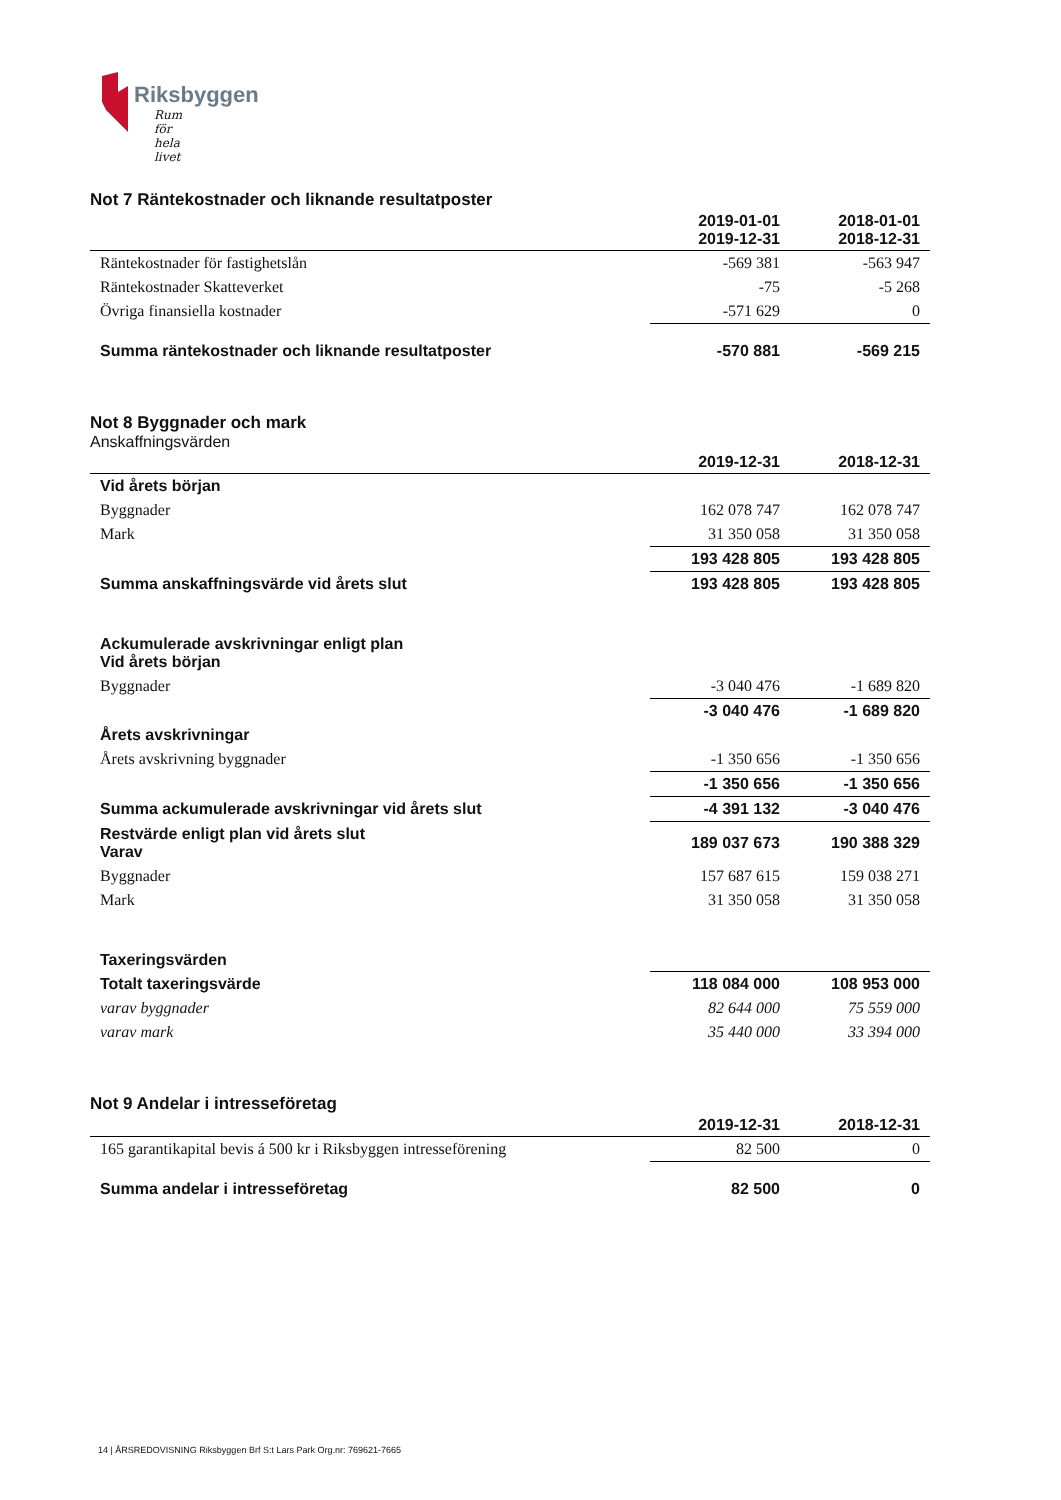Riksbyggen
Rum för hela livet
Not 7 Räntekostnader och liknande resultatposter
| | 2019-01-01 2019-12-31 | 2018-01-01 2018-12-31 |
| Räntekostnader för fastighetslån | -569 381 | -563 947 |
| Räntekostnader Skatteverket | -75 | -5 268 |
| Övriga finansiella kostnader | -571 629 | 0 |
| Summa räntekostnader och liknande resultatposter | -570 881 | -569 215 |
Not 8 Byggnader och mark
Anskaffningsvärden
| | 2019-12-31 | 2018-12-31 |
| Vid årets början | | |
| Byggnader | 162 078 747 | 162 078 747 |
| Mark | 31 350 058 | 31 350 058 |
| | 193 428 805 | 193 428 805 |
| Summa anskaffningsvärde vid årets slut | 193 428 805 | 193 428 805 |
| Ackumulerade avskrivningar enligt plan Vid årets början | | |
| Byggnader | -3 040 476 | -1 689 820 |
| | -3 040 476 | -1 689 820 |
| Årets avskrivningar | | |
| Årets avskrivning byggnader | -1 350 656 | -1 350 656 |
| | -1 350 656 | -1 350 656 |
| Summa ackumulerade avskrivningar vid årets slut | -4 391 132 | -3 040 476 |
| Restvärde enligt plan vid årets slut Varav | 189 037 673 | 190 388 329 |
| Byggnader | 157 687 615 | 159 038 271 |
| Mark | 31 350 058 | 31 350 058 |
| Taxeringsvärden | | |
| Totalt taxeringsvärde | 118 084 000 | 108 953 000 |
| varav byggnader | 82 644 000 | 75 559 000 |
| varav mark | 35 440 000 | 33 394 000 |
Not 9 Andelar i intresseföretag
| | 2019-12-31 | 2018-12-31 |
| 165 garantikapital bevis á 500 kr i Riksbyggen intresseförening | 82 500 | 0 |
| Summa andelar i intresseföretag | 82 500 | 0 |
14 | ÅRSREDOVISNING Riksbyggen Brf S:t Lars Park Org.nr: 769621-7665